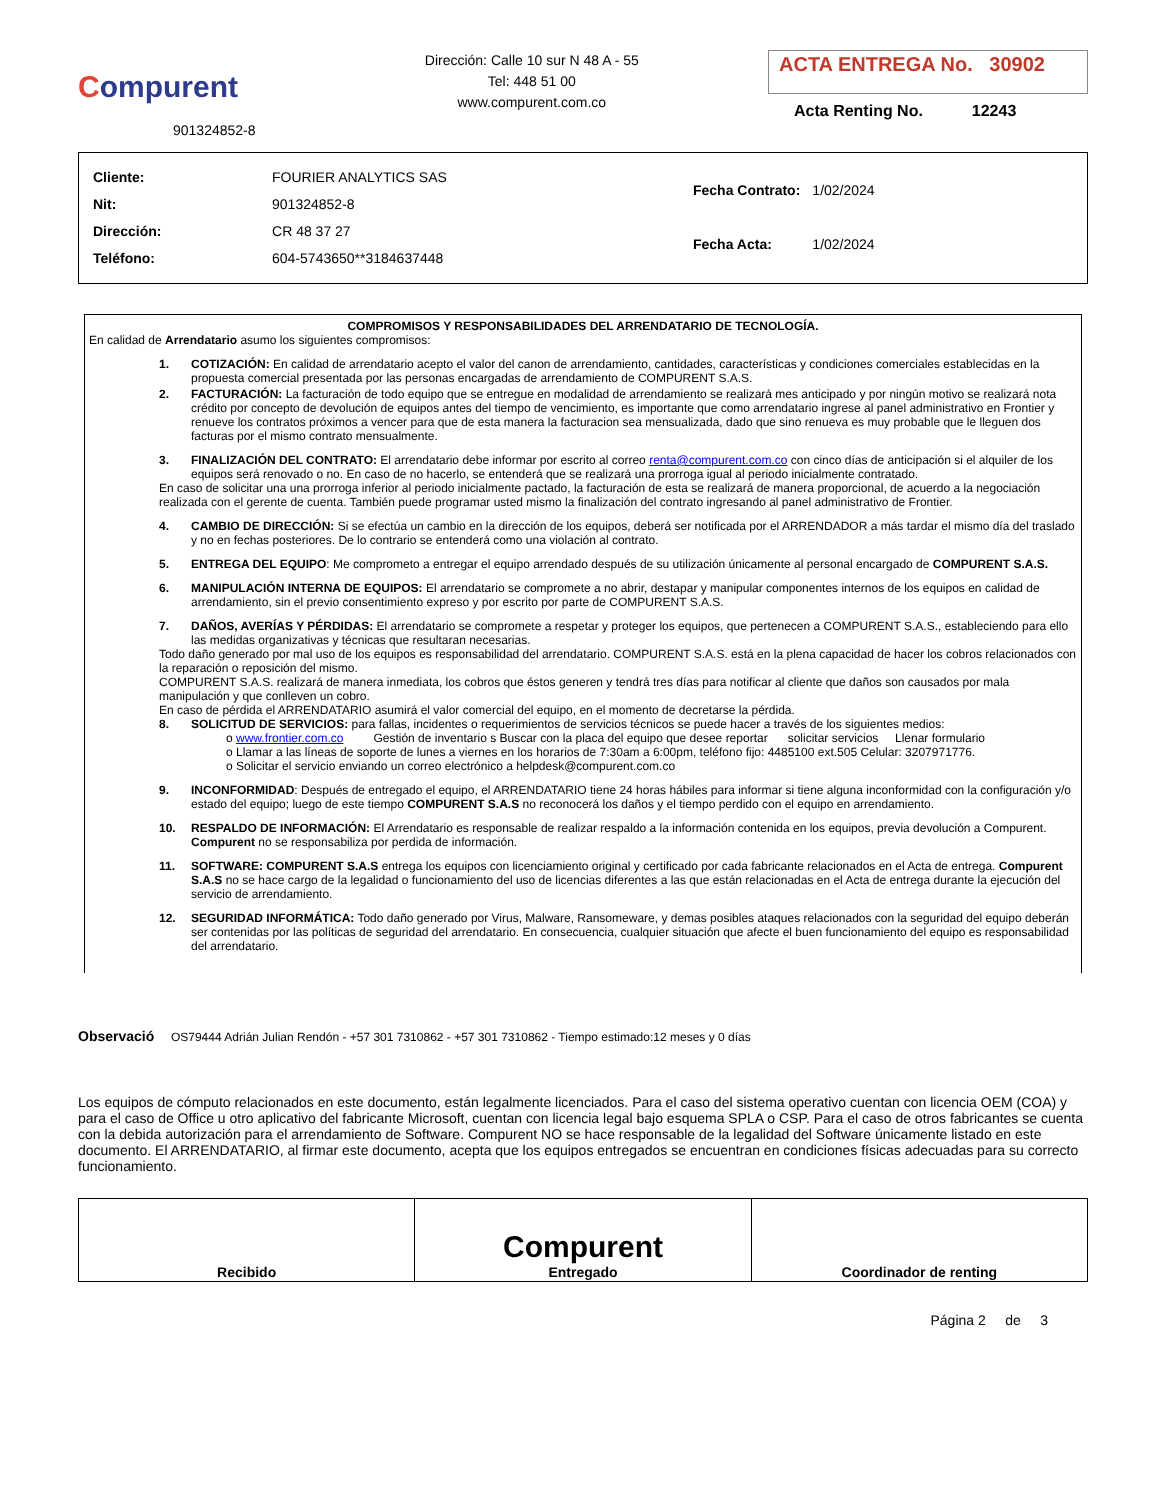Compurent
901324852-8
Dirección: Calle 10 sur N 48 A - 55
Tel: 448 51 00
www.compurent.com.co
ACTA ENTREGA No. 30902
Acta Renting No. 12243
| Cliente: | FOURIER ANALYTICS SAS |
| Nit: | 901324852-8 |
| Dirección: | CR 48 37 27 |
| Teléfono: | 604-5743650**3184637448 |
| Fecha Contrato: | 1/02/2024 |
| Fecha Acta: | 1/02/2024 |
COMPROMISOS Y RESPONSABILIDADES DEL ARRENDATARIO DE TECNOLOGÍA.
En calidad de Arrendatario asumo los siguientes compromisos:
1. COTIZACIÓN: En calidad de arrendatario acepto el valor del canon de arrendamiento, cantidades, características y condiciones comerciales establecidas en la propuesta comercial presentada por las personas encargadas de arrendamiento de COMPURENT S.A.S.
2. FACTURACIÓN: La facturación de todo equipo que se entregue en modalidad de arrendamiento se realizará mes anticipado y por ningún motivo se realizará nota crédito por concepto de devolución de equipos antes del tiempo de vencimiento, es importante que como arrendatario ingrese al panel administrativo en Frontier y renueve los contratos próximos a vencer para que de esta manera la facturacion sea mensualizada, dado que sino renueva es muy probable que le lleguen dos facturas por el mismo contrato mensualmente.
3. FINALIZACIÓN DEL CONTRATO: El arrendatario debe informar por escrito al correo renta@compurent.com.co con cinco días de anticipación si el alquiler de los equipos será renovado o no. En caso de no hacerlo, se entenderá que se realizará una prorroga igual al periodo inicialmente contratado.
En caso de solicitar una una prorroga inferior al periodo inicialmente pactado, la facturación de esta se realizará de manera proporcional, de acuerdo a la negociación realizada con el gerente de cuenta. También puede programar usted mismo la finalización del contrato ingresando al panel administrativo de Frontier.
4. CAMBIO DE DIRECCIÓN: Si se efectúa un cambio en la dirección de los equipos, deberá ser notificada por el ARRENDADOR a más tardar el mismo día del traslado y no en fechas posteriores. De lo contrario se entenderá como una violación al contrato.
5. ENTREGA DEL EQUIPO: Me comprometo a entregar el equipo arrendado después de su utilización únicamente al personal encargado de COMPURENT S.A.S.
6. MANIPULACIÓN INTERNA DE EQUIPOS: El arrendatario se compromete a no abrir, destapar y manipular componentes internos de los equipos en calidad de arrendamiento, sin el previo consentimiento expreso y por escrito por parte de COMPURENT S.A.S.
7. DAÑOS, AVERÍAS Y PÉRDIDAS: El arrendatario se compromete a respetar y proteger los equipos, que pertenecen a COMPURENT S.A.S., estableciendo para ello las medidas organizativas y técnicas que resultaran necesarias.
Todo daño generado por mal uso de los equipos es responsabilidad del arrendatario. COMPURENT S.A.S. está en la plena capacidad de hacer los cobros relacionados con la reparación o reposición del mismo.
COMPURENT S.A.S. realizará de manera inmediata, los cobros que éstos generen y tendrá tres días para notificar al cliente que daños son causados por mala manipulación y que conlleven un cobro.
En caso de pérdida el ARRENDATARIO asumirá el valor comercial del equipo, en el momento de decretarse la pérdida.
8. SOLICITUD DE SERVICIOS: para fallas, incidentes o requerimientos de servicios técnicos se puede hacer a través de los siguientes medios:
o www.frontier.com.co Gestión de inventario s Buscar con la placa del equipo que desee reportar solicitar servicios Llenar formulario
o Llamar a las líneas de soporte de lunes a viernes en los horarios de 7:30am a 6:00pm, teléfono fijo: 4485100 ext.505 Celular: 3207971776.
o Solicitar el servicio enviando un correo electrónico a helpdesk@compurent.com.co
9. INCONFORMIDAD: Después de entregado el equipo, el ARRENDATARIO tiene 24 horas hábiles para informar si tiene alguna inconformidad con la configuración y/o estado del equipo; luego de este tiempo COMPURENT S.A.S no reconocerá los daños y el tiempo perdido con el equipo en arrendamiento.
10. RESPALDO DE INFORMACIÓN: El Arrendatario es responsable de realizar respaldo a la información contenida en los equipos, previa devolución a Compurent. Compurent no se responsabiliza por perdida de información.
11. SOFTWARE: COMPURENT S.A.S entrega los equipos con licenciamiento original y certificado por cada fabricante relacionados en el Acta de entrega. Compurent S.A.S no se hace cargo de la legalidad o funcionamiento del uso de licencias diferentes a las que están relacionadas en el Acta de entrega durante la ejecución del servicio de arrendamiento.
12. SEGURIDAD INFORMÁTICA: Todo daño generado por Virus, Malware, Ransomeware, y demas posibles ataques relacionados con la seguridad del equipo deberán ser contenidas por las políticas de seguridad del arrendatario. En consecuencia, cualquier situación que afecte el buen funcionamiento del equipo es responsabilidad del arrendatario.
Observació OS79444 Adrián Julian Rendón - +57 301 7310862 - +57 301 7310862 - Tiempo estimado:12 meses y 0 días
Los equipos de cómputo relacionados en este documento, están legalmente licenciados. Para el caso del sistema operativo cuentan con licencia OEM (COA) y para el caso de Office u otro aplicativo del fabricante Microsoft, cuentan con licencia legal bajo esquema SPLA o CSP. Para el caso de otros fabricantes se cuenta con la debida autorización para el arrendamiento de Software. Compurent NO se hace responsable de la legalidad del Software únicamente listado en este documento. El ARRENDATARIO, al firmar este documento, acepta que los equipos entregados se encuentran en condiciones físicas adecuadas para su correcto funcionamiento.
| Recibido | Compurent Entregado | Coordinador de renting |
Página 2 de 3